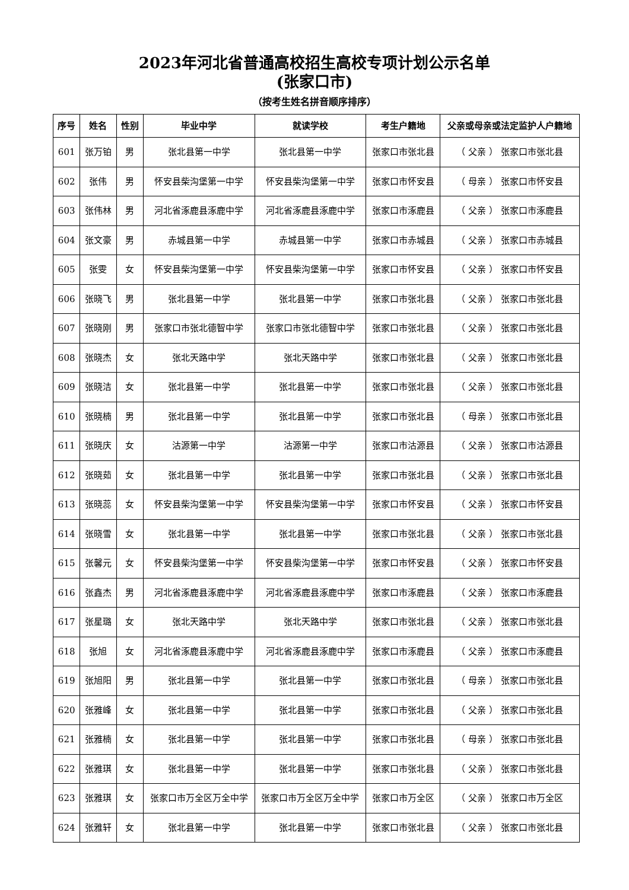2023年河北省普通高校招生高校专项计划公示名单
(张家口市)
（按考生姓名拼音顺序排序）
| 序号 | 姓名 | 性别 | 毕业中学 | 就读学校 | 考生户籍地 | 父亲或母亲或法定监护人户籍地 |
| --- | --- | --- | --- | --- | --- | --- |
| 601 | 张万铂 | 男 | 张北县第一中学 | 张北县第一中学 | 张家口市张北县 | （ 父亲 ） 张家口市张北县 |
| 602 | 张伟 | 男 | 怀安县柴沟堡第一中学 | 怀安县柴沟堡第一中学 | 张家口市怀安县 | （ 母亲 ） 张家口市怀安县 |
| 603 | 张伟林 | 男 | 河北省涿鹿县涿鹿中学 | 河北省涿鹿县涿鹿中学 | 张家口市涿鹿县 | （ 父亲 ） 张家口市涿鹿县 |
| 604 | 张文豪 | 男 | 赤城县第一中学 | 赤城县第一中学 | 张家口市赤城县 | （ 父亲 ） 张家口市赤城县 |
| 605 | 张雯 | 女 | 怀安县柴沟堡第一中学 | 怀安县柴沟堡第一中学 | 张家口市怀安县 | （ 父亲 ） 张家口市怀安县 |
| 606 | 张晓飞 | 男 | 张北县第一中学 | 张北县第一中学 | 张家口市张北县 | （ 父亲 ） 张家口市张北县 |
| 607 | 张晓刚 | 男 | 张家口市张北德智中学 | 张家口市张北德智中学 | 张家口市张北县 | （ 父亲 ） 张家口市张北县 |
| 608 | 张晓杰 | 女 | 张北天路中学 | 张北天路中学 | 张家口市张北县 | （ 父亲 ） 张家口市张北县 |
| 609 | 张晓洁 | 女 | 张北县第一中学 | 张北县第一中学 | 张家口市张北县 | （ 父亲 ） 张家口市张北县 |
| 610 | 张晓楠 | 男 | 张北县第一中学 | 张北县第一中学 | 张家口市张北县 | （ 母亲 ） 张家口市张北县 |
| 611 | 张晓庆 | 女 | 沽源第一中学 | 沽源第一中学 | 张家口市沽源县 | （ 父亲 ） 张家口市沽源县 |
| 612 | 张晓茹 | 女 | 张北县第一中学 | 张北县第一中学 | 张家口市张北县 | （ 父亲 ） 张家口市张北县 |
| 613 | 张晓蕊 | 女 | 怀安县柴沟堡第一中学 | 怀安县柴沟堡第一中学 | 张家口市怀安县 | （ 父亲 ） 张家口市怀安县 |
| 614 | 张晓雪 | 女 | 张北县第一中学 | 张北县第一中学 | 张家口市张北县 | （ 父亲 ） 张家口市张北县 |
| 615 | 张馨元 | 女 | 怀安县柴沟堡第一中学 | 怀安县柴沟堡第一中学 | 张家口市怀安县 | （ 父亲 ） 张家口市怀安县 |
| 616 | 张鑫杰 | 男 | 河北省涿鹿县涿鹿中学 | 河北省涿鹿县涿鹿中学 | 张家口市涿鹿县 | （ 父亲 ） 张家口市涿鹿县 |
| 617 | 张星璐 | 女 | 张北天路中学 | 张北天路中学 | 张家口市张北县 | （ 父亲 ） 张家口市张北县 |
| 618 | 张旭 | 女 | 河北省涿鹿县涿鹿中学 | 河北省涿鹿县涿鹿中学 | 张家口市涿鹿县 | （ 父亲 ） 张家口市涿鹿县 |
| 619 | 张旭阳 | 男 | 张北县第一中学 | 张北县第一中学 | 张家口市张北县 | （ 母亲 ） 张家口市张北县 |
| 620 | 张雅峰 | 女 | 张北县第一中学 | 张北县第一中学 | 张家口市张北县 | （ 父亲 ） 张家口市张北县 |
| 621 | 张雅楠 | 女 | 张北县第一中学 | 张北县第一中学 | 张家口市张北县 | （ 母亲 ） 张家口市张北县 |
| 622 | 张雅琪 | 女 | 张北县第一中学 | 张北县第一中学 | 张家口市张北县 | （ 父亲 ） 张家口市张北县 |
| 623 | 张雅琪 | 女 | 张家口市万全区万全中学 | 张家口市万全区万全中学 | 张家口市万全区 | （ 父亲 ） 张家口市万全区 |
| 624 | 张雅轩 | 女 | 张北县第一中学 | 张北县第一中学 | 张家口市张北县 | （ 父亲 ） 张家口市张北县 |